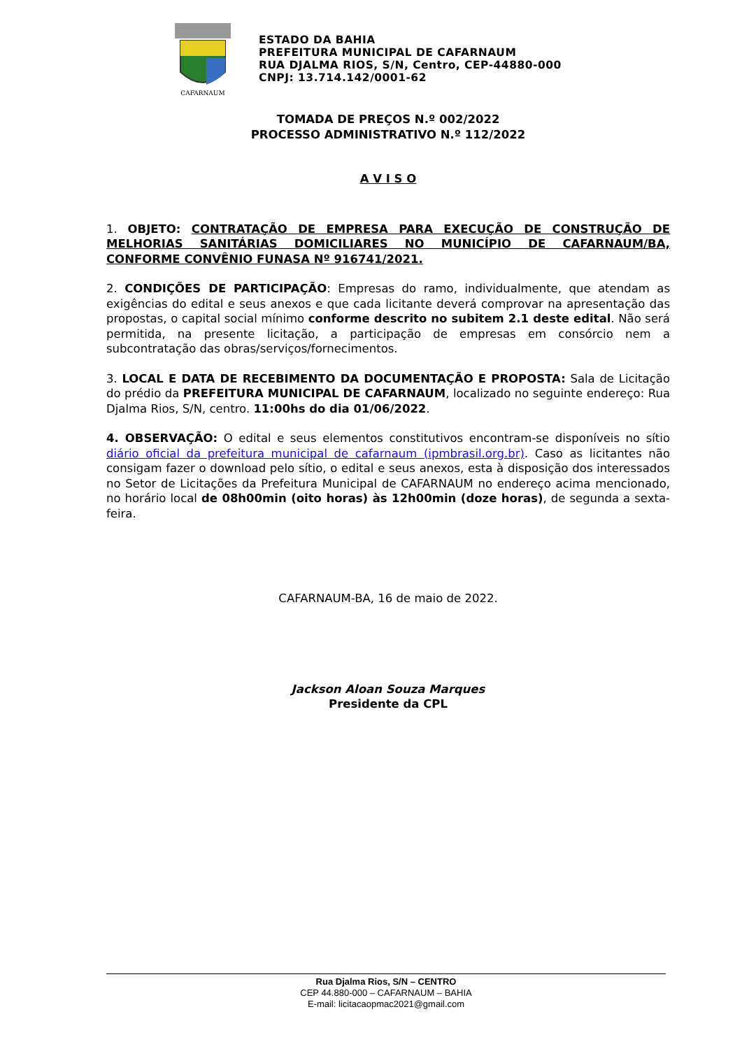CAFARNAUM
ESTADO DA BAHIA
PREFEITURA MUNICIPAL DE CAFARNAUM
RUA DJALMA RIOS, S/N, Centro, CEP-44880-000
CNPJ: 13.714.142/0001-62
TOMADA DE PREÇOS N.º 002/2022
PROCESSO ADMINISTRATIVO N.º 112/2022
A V I S O
1. OBJETO: CONTRATAÇÃO DE EMPRESA PARA EXECUÇÃO DE CONSTRUÇÃO DE MELHORIAS SANITÁRIAS DOMICILIARES NO MUNICÍPIO DE CAFARNAUM/BA, CONFORME CONVÊNIO FUNASA Nº 916741/2021.
2. CONDIÇÕES DE PARTICIPAÇÃO: Empresas do ramo, individualmente, que atendam as exigências do edital e seus anexos e que cada licitante deverá comprovar na apresentação das propostas, o capital social mínimo conforme descrito no subitem 2.1 deste edital. Não será permitida, na presente licitação, a participação de empresas em consórcio nem a subcontratação das obras/serviços/fornecimentos.
3. LOCAL E DATA DE RECEBIMENTO DA DOCUMENTAÇÃO E PROPOSTA: Sala de Licitação do prédio da PREFEITURA MUNICIPAL DE CAFARNAUM, localizado no seguinte endereço: Rua Djalma Rios, S/N, centro. 11:00hs do dia 01/06/2022.
4. OBSERVAÇÃO: O edital e seus elementos constitutivos encontram-se disponíveis no sítio diário oficial da prefeitura municipal de cafarnaum (ipmbrasil.org.br). Caso as licitantes não consigam fazer o download pelo sítio, o edital e seus anexos, esta à disposição dos interessados no Setor de Licitações da Prefeitura Municipal de CAFARNAUM no endereço acima mencionado, no horário local de 08h00min (oito horas) às 12h00min (doze horas), de segunda a sexta-feira.
CAFARNAUM-BA, 16 de maio de 2022.
Jackson Aloan Souza Marques
Presidente da CPL
Rua Djalma Rios, S/N – CENTRO
CEP 44.880-000 – CAFARNAUM – BAHIA
E-mail: licitacaopmac2021@gmail.com